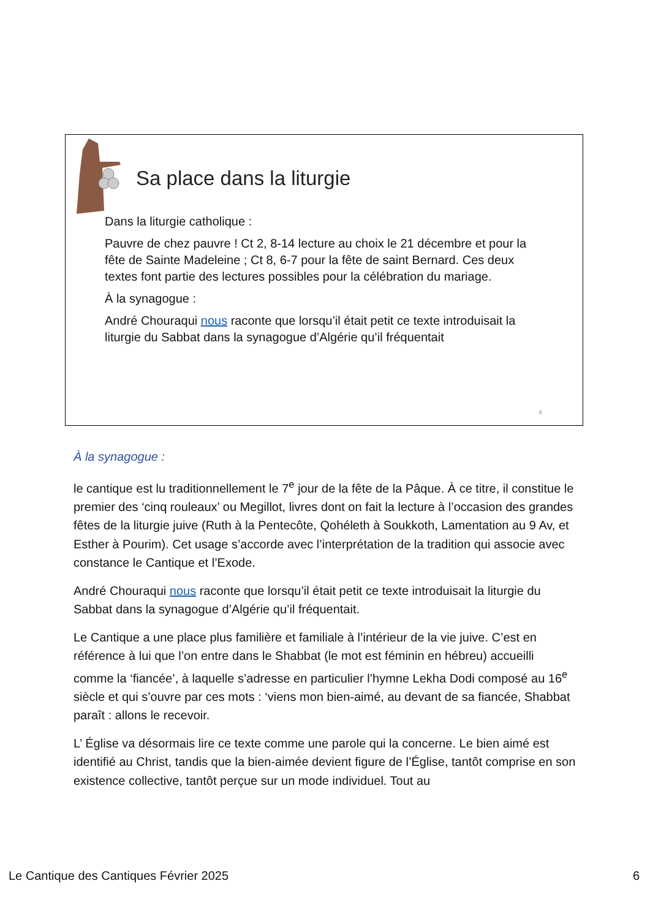Sa place dans la liturgie
Dans la liturgie catholique :
Pauvre de chez pauvre ! Ct 2, 8-14 lecture au choix le 21 décembre et pour la fête de Sainte Madeleine ; Ct 8, 6-7 pour la fête de saint Bernard. Ces deux textes font partie des lectures possibles pour la célébration du mariage.
À la synagogue :
André Chouraqui nous raconte que lorsqu’il était petit ce texte introduisait la liturgie du Sabbat dans la synagogue d’Algérie qu’il fréquentait
6
À la synagogue :
le cantique est lu traditionnellement le 7<sup>e</sup> jour de la fête de la Pâque. À ce titre, il constitue le premier des ‘cinq rouleaux’ ou Megillot, livres dont on fait la lecture à l’occasion des grandes fêtes de la liturgie juive (Ruth à la Pentecôte, Qohéleth à Soukkoth, Lamentation au 9 Av, et Esther à Pourim). Cet usage s’accorde avec l’interprétation de la tradition qui associe avec constance le Cantique et l’Exode.
André Chouraqui nous raconte que lorsqu’il était petit ce texte introduisait la liturgie du Sabbat dans la synagogue d’Algérie qu’il fréquentait.
Le Cantique a une place plus familière et familiale à l’intérieur de la vie juive. C’est en référence à lui que l’on entre dans le Shabbat (le mot est féminin en hébreu) accueilli comme la ‘fiancée’, à laquelle s’adresse en particulier l’hymne Lekha Dodi composé au 16<sup>e</sup> siècle et qui s’ouvre par ces mots : ‘viens mon bien-aimé, au devant de sa fiancée, Shabbat paraît : allons le recevoir.
L’ Église va désormais lire ce texte comme une parole qui la concerne. Le bien aimé est identifié au Christ, tandis que la bien-aimée devient figure de l’Église, tantôt comprise en son existence collective, tantôt perçue sur un mode individuel. Tout au
Le Cantique des Cantiques Février 2025 6